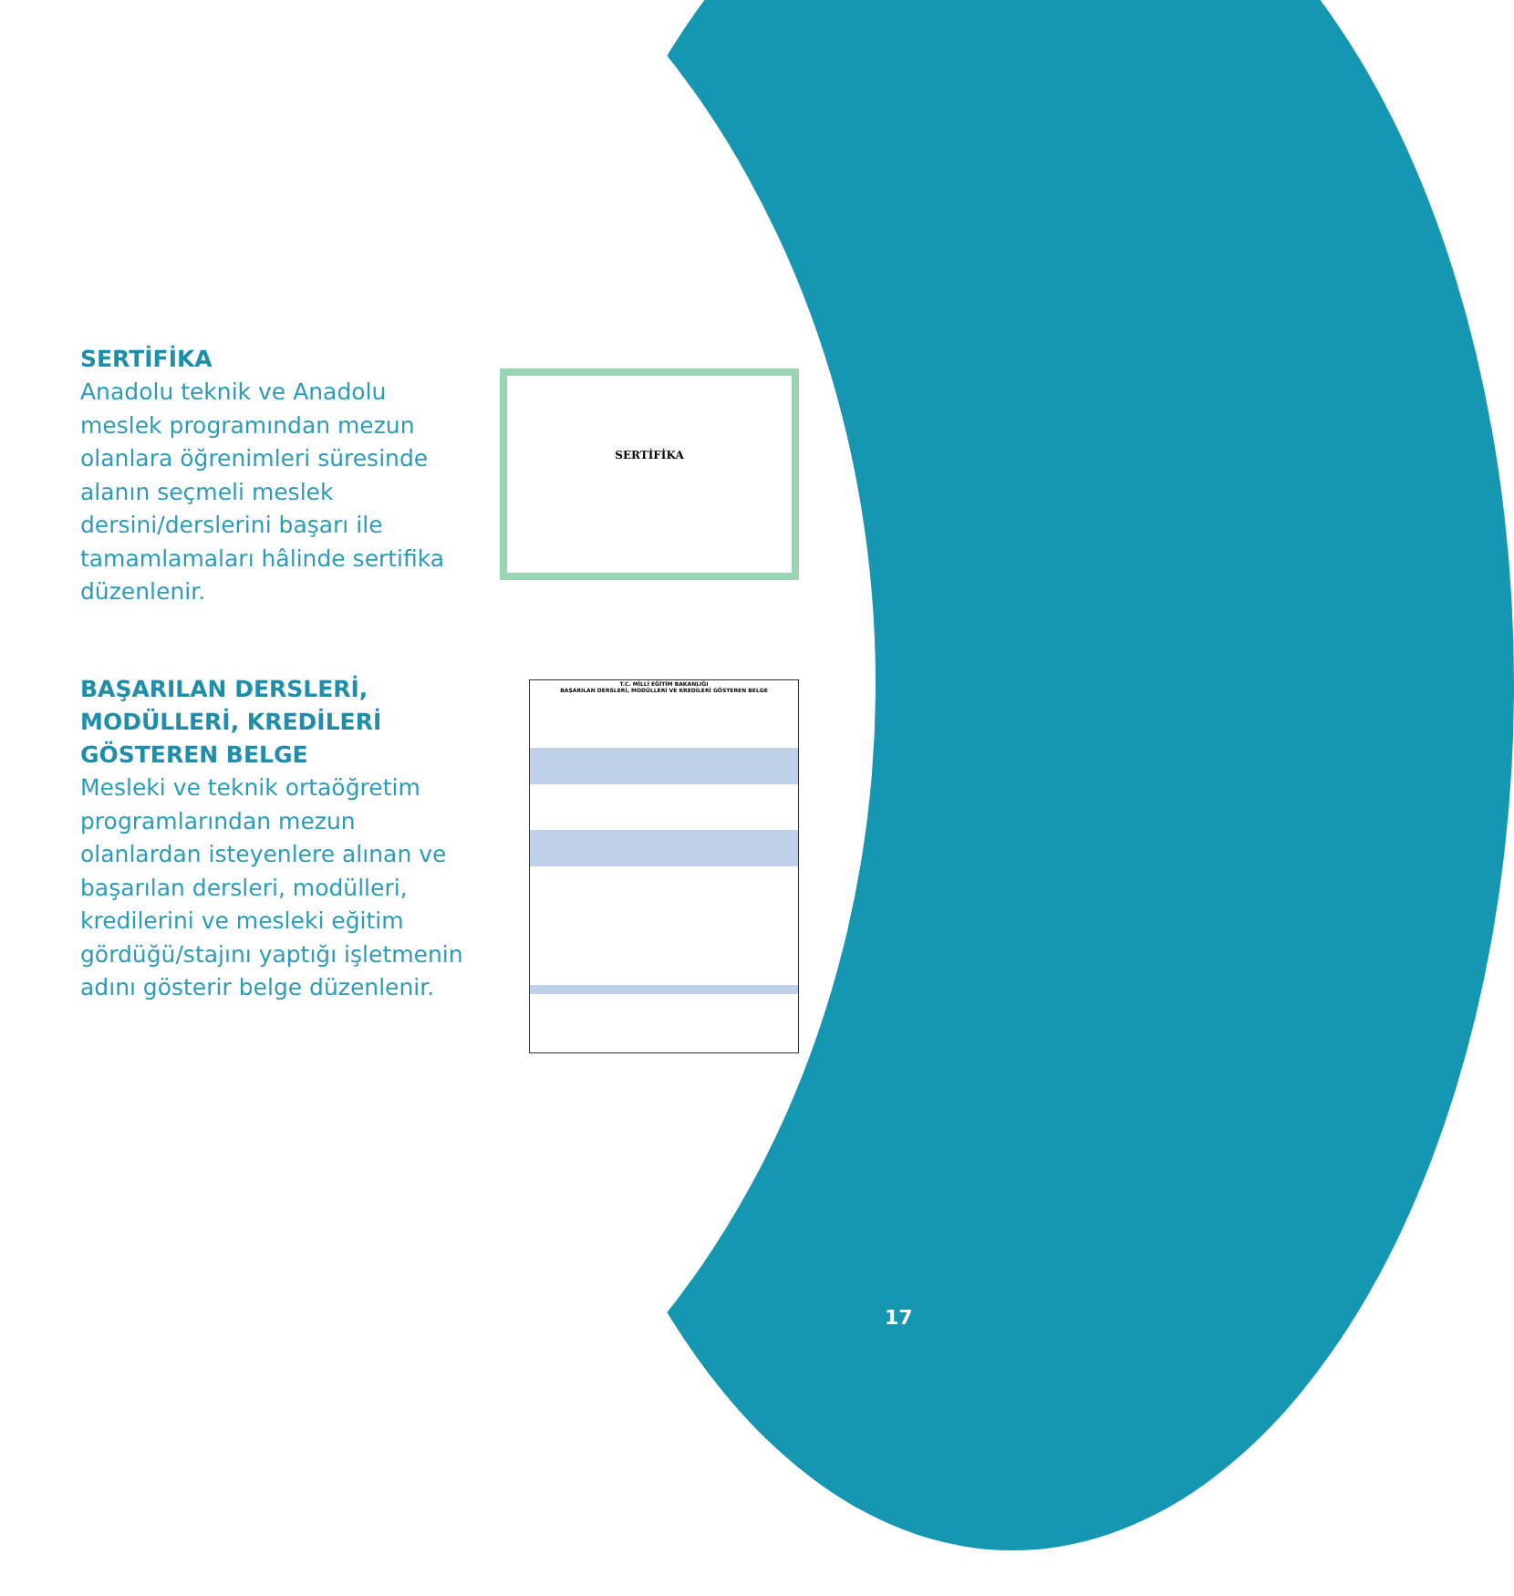SERTİFİKA
Anadolu teknik ve Anadolu meslek programından mezun olanlara öğrenimleri süresinde alanın seçmeli meslek dersini/derslerini başarı ile tamamlamaları hâlinde sertifika düzenlenir.
SERTİFİKA
BAŞARILAN DERSLERİ, MODÜLLERİ, KREDİLERİ GÖSTEREN BELGE
Mesleki ve teknik ortaöğretim programlarından mezun olanlardan isteyenlere alınan ve başarılan dersleri, modülleri, kredilerini ve mesleki eğitim gördüğü/stajını yaptığı işletmenin adını gösterir belge düzenlenir.
T.C. MİLLİ EĞİTİM BAKANLIĞI
BAŞARILAN DERSLERİ, MODÜLLERİ VE KREDİLERİ GÖSTEREN BELGE
17